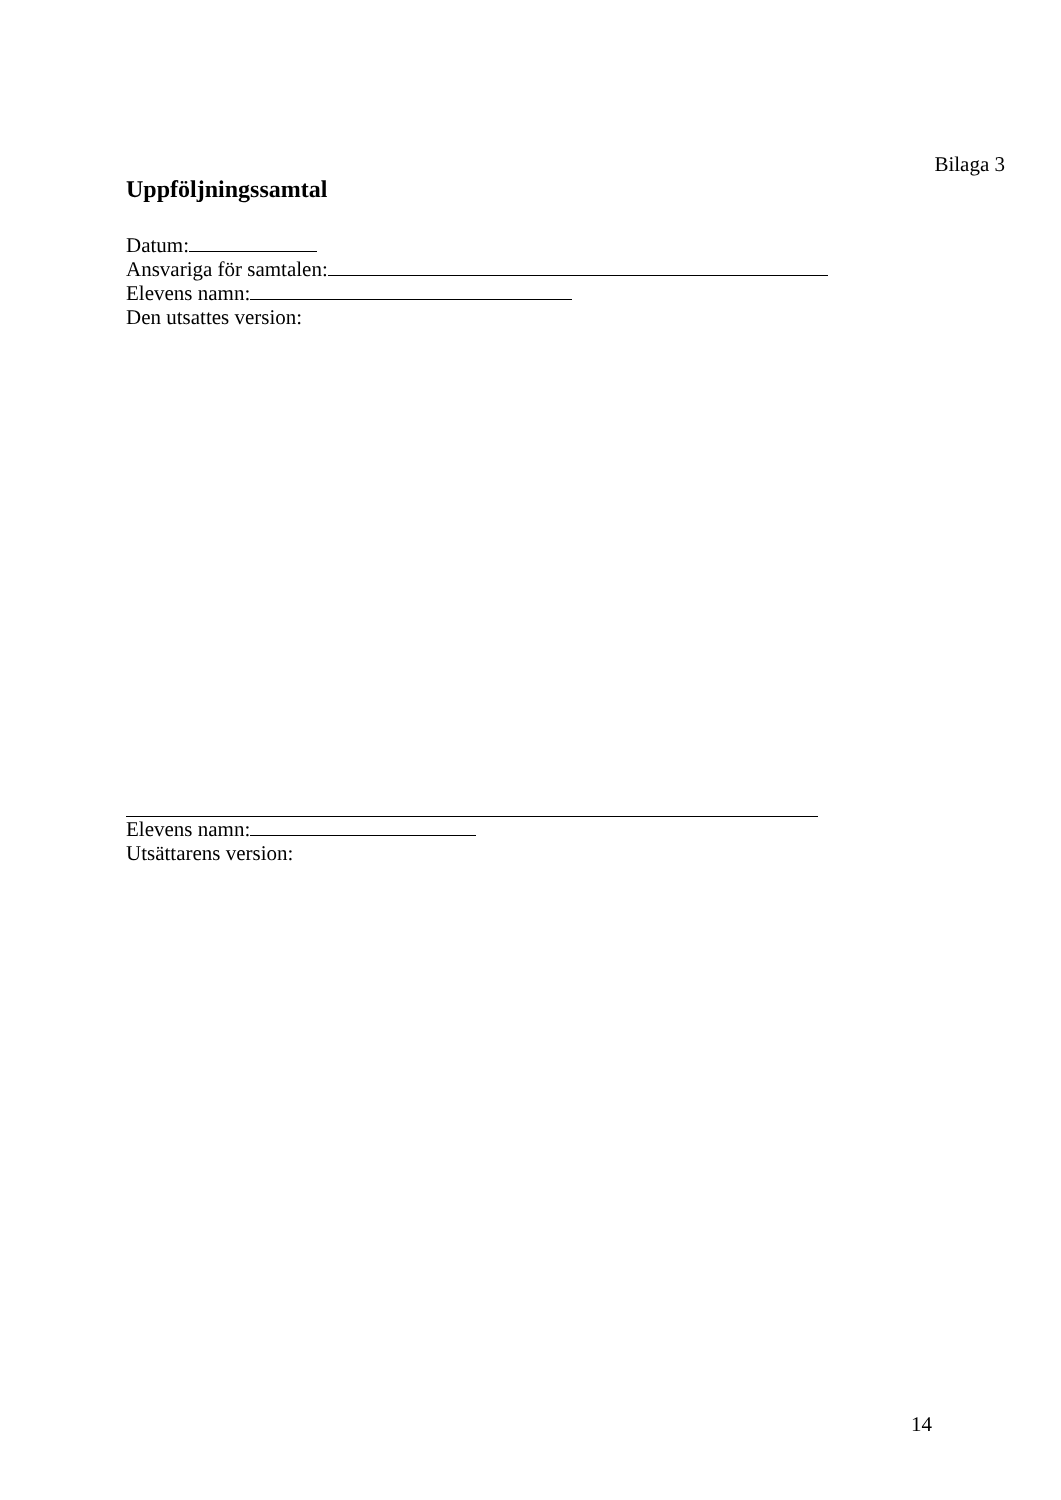Bilaga 3
Uppföljningssamtal
Datum:
Ansvariga för samtalen:
Elevens namn:
Den utsattes version:
Elevens namn:
Utsättarens version:
14